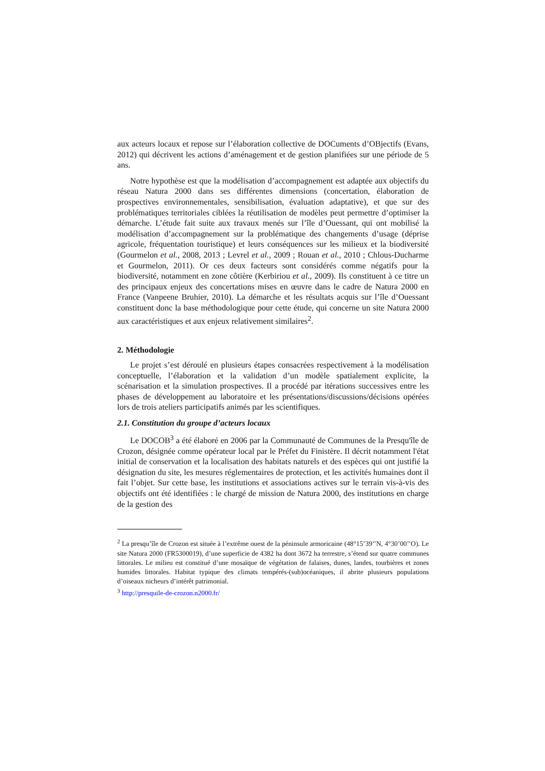aux acteurs locaux et repose sur l’élaboration collective de DOCuments d’OBjectifs (Evans, 2012) qui décrivent les actions d’aménagement et de gestion planifiées sur une période de 5 ans.
Notre hypothèse est que la modélisation d’accompagnement est adaptée aux objectifs du réseau Natura 2000 dans ses différentes dimensions (concertation, élaboration de prospectives environnementales, sensibilisation, évaluation adaptative), et que sur des problématiques territoriales ciblées la réutilisation de modèles peut permettre d’optimiser la démarche. L’étude fait suite aux travaux menés sur l’île d’Ouessant, qui ont mobilisé la modélisation d’accompagnement sur la problématique des changements d’usage (déprise agricole, fréquentation touristique) et leurs conséquences sur les milieux et la biodiversité (Gourmelon et al., 2008, 2013 ; Levrel et al., 2009 ; Rouan et al., 2010 ; Chlous-Ducharme et Gourmelon, 2011). Or ces deux facteurs sont considérés comme négatifs pour la biodiversité, notamment en zone côtière (Kerbiriou et al., 2009). Ils constituent à ce titre un des principaux enjeux des concertations mises en œuvre dans le cadre de Natura 2000 en France (Vanpeene Bruhier, 2010). La démarche et les résultats acquis sur l’île d’Ouessant constituent donc la base méthodologique pour cette étude, qui concerne un site Natura 2000 aux caractéristiques et aux enjeux relativement similaires<sup>2</sup>.
2. Méthodologie
Le projet s’est déroulé en plusieurs étapes consacrées respectivement à la modélisation conceptuelle, l’élaboration et la validation d’un modèle spatialement explicite, la scénarisation et la simulation prospectives. Il a procédé par itérations successives entre les phases de développement au laboratoire et les présentations/discussions/décisions opérées lors de trois ateliers participatifs animés par les scientifiques.
2.1. Constitution du groupe d’acteurs locaux
Le DOCOB<sup>3</sup> a été élaboré en 2006 par la Communauté de Communes de la Presqu'île de Crozon, désignée comme opérateur local par le Préfet du Finistère. Il décrit notamment l'état initial de conservation et la localisation des habitats naturels et des espèces qui ont justifié la désignation du site, les mesures réglementaires de protection, et les activités humaines dont il fait l’objet. Sur cette base, les institutions et associations actives sur le terrain vis-à-vis des objectifs ont été identifiées : le chargé de mission de Natura 2000, des institutions en charge de la gestion des
<sup>2</sup> La presqu’île de Crozon est située à l’extrême ouest de la péninsule armoricaine (48°15’39’’N, 4°30’00’’O). Le site Natura 2000 (FR5300019), d’une superficie de 4382 ha dont 3672 ha terrestre, s’étend sur quatre communes littorales. Le milieu est constitué d’une mosaïque de végétation de falaises, dunes, landes, tourbières et zones humides littorales. Habitat typique des climats tempérés-(sub)océaniques, il abrite plusieurs populations d’oiseaux nicheurs d’intérêt patrimonial.
<sup>3</sup> http://presquile-de-crozon.n2000.fr/